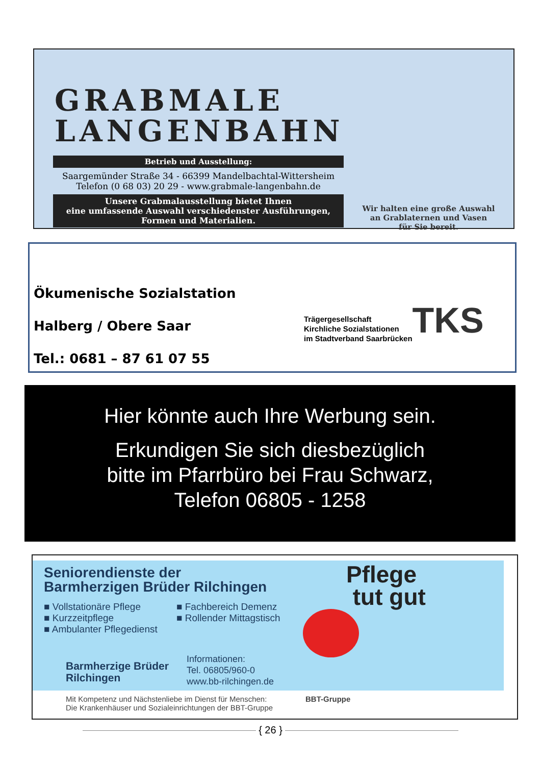GRABMALE
LANGENBAHN
Betrieb und Ausstellung:
Saargemünder Straße 34 - 66399 Mandelbachtal-Wittersheim
Telefon (0 68 03) 20 29 - www.grabmale-langenbahn.de
Unsere Grabmalausstellung bietet Ihnen
eine umfassende Auswahl verschiedenster Ausführungen,
Formen und Materialien.
Wir halten eine große Auswahl
an Grablaternen und Vasen
für Sie bereit.
Ökumenische Sozialstation
Halberg / Obere Saar
Tel.: 0681 – 87 61 07 55
Trägergesellschaft
Kirchliche Sozialstationen
im Stadtverband Saarbrücken
TKS
Hier könnte auch Ihre Werbung sein.
Erkundigen Sie sich diesbezüglich
bitte im Pfarrbüro bei Frau Schwarz,
Telefon 06805 - 1258
Seniorendienste der
Barmherzigen Brüder Rilchingen
■ Vollstationäre Pflege
■ Kurzzeitpflege
■ Ambulanter Pflegedienst
■ Fachbereich Demenz
■ Rollender Mittagstisch
Barmherzige Brüder
Rilchingen
Informationen:
Tel. 06805/960-0
www.bb-rilchingen.de
Pflege
tut gut
Mit Kompetenz und Nächstenliebe im Dienst für Menschen:
Die Krankenhäuser und Sozialeinrichtungen der BBT-Gruppe
BBT-Gruppe
{ 26 }